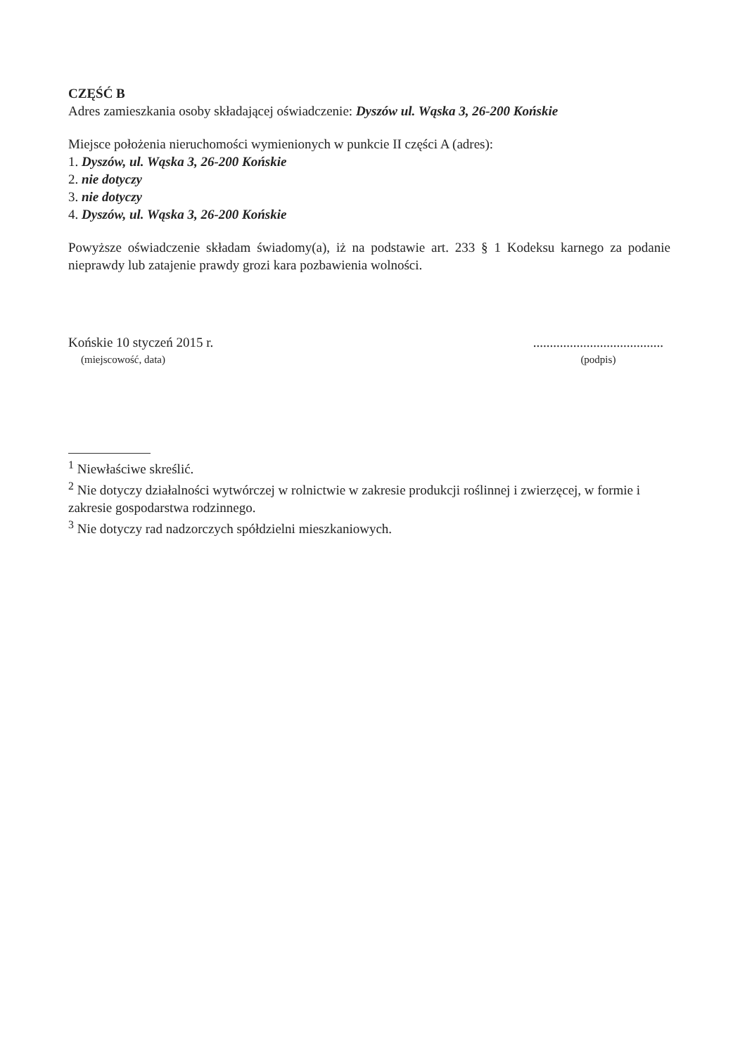CZĘŚĆ B
Adres zamieszkania osoby składającej oświadczenie: Dyszów ul. Wąska 3, 26-200 Końskie
Miejsce położenia nieruchomości wymienionych w punkcie II części A (adres):
1. Dyszów, ul. Wąska 3, 26-200 Końskie
2. nie dotyczy
3. nie dotyczy
4. Dyszów, ul. Wąska 3, 26-200 Końskie
Powyższe oświadczenie składam świadomy(a), iż na podstawie art. 233 § 1 Kodeksu karnego za podanie nieprawdy lub zatajenie prawdy grozi kara pozbawienia wolności.
Końskie 10 styczeń 2015 r.
(miejscowość, data)
.......................................
(podpis)
<sup>1</sup> Niewłaściwe skreślić.
<sup>2</sup> Nie dotyczy działalności wytwórczej w rolnictwie w zakresie produkcji roślinnej i zwierzęcej, w formie i zakresie gospodarstwa rodzinnego.
<sup>3</sup> Nie dotyczy rad nadzorczych spółdzielni mieszkaniowych.